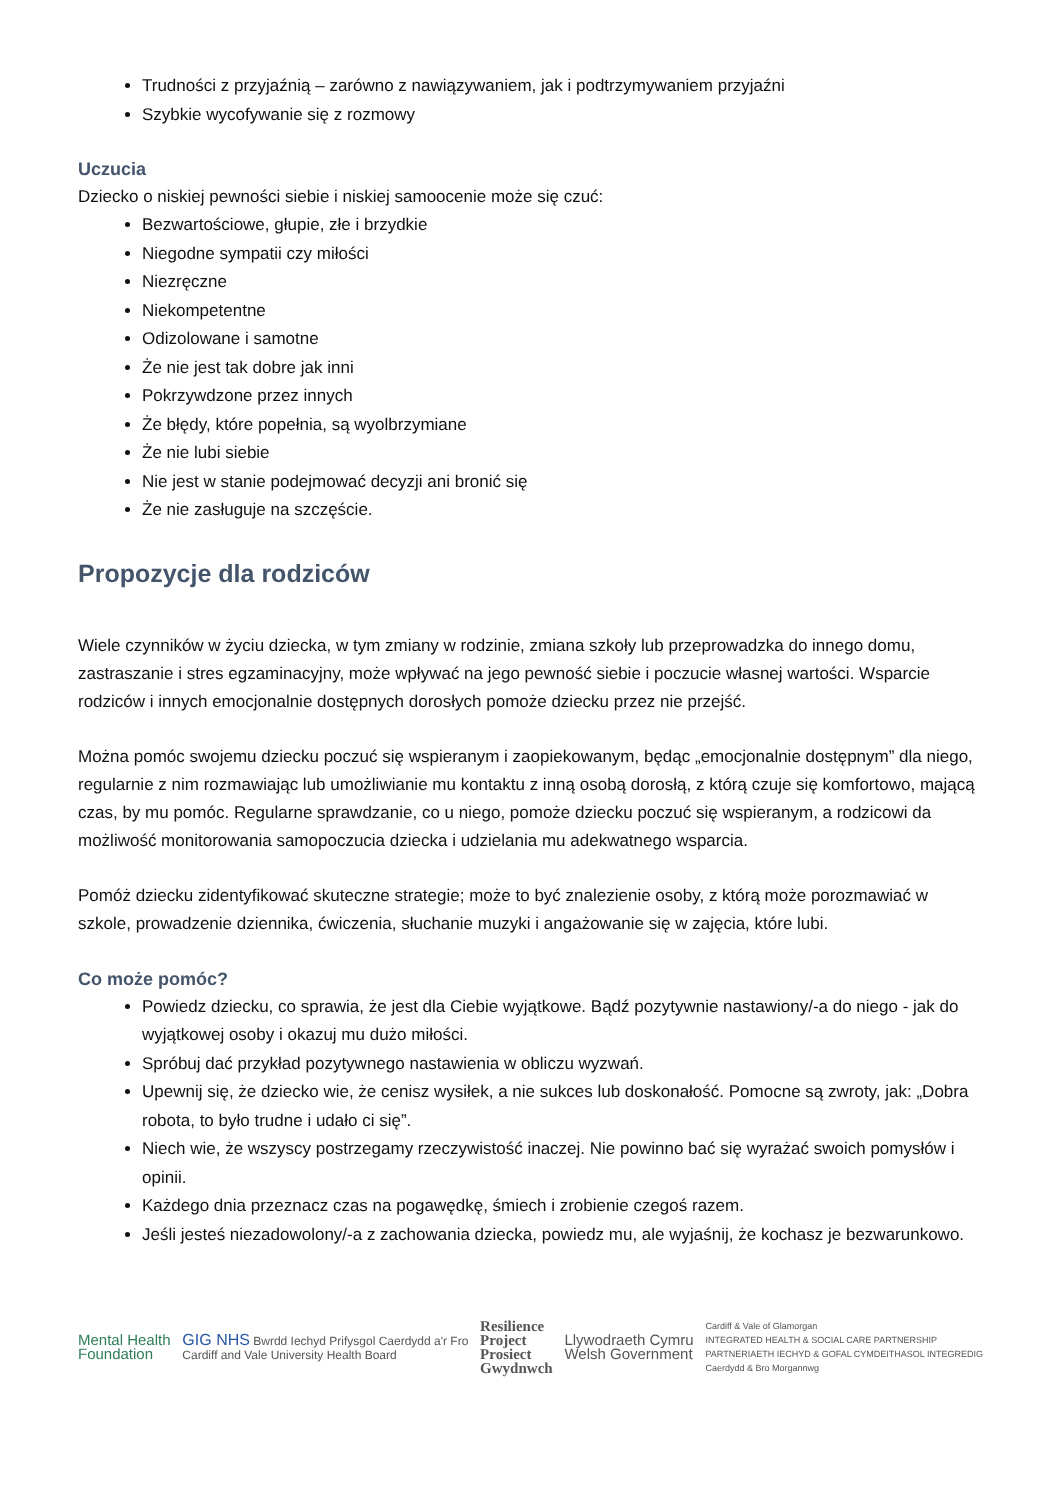Trudności z przyjaźnią – zarówno z nawiązywaniem, jak i podtrzymywaniem przyjaźni
Szybkie wycofywanie się z rozmowy
Uczucia
Dziecko o niskiej pewności siebie i niskiej samoocenie może się czuć:
Bezwartościowe, głupie, złe i brzydkie
Niegodne sympatii czy miłości
Niezręczne
Niekompetentne
Odizolowane i samotne
Że nie jest tak dobre jak inni
Pokrzywdzone przez innych
Że błędy, które popełnia, są wyolbrzymiane
Że nie lubi siebie
Nie jest w stanie podejmować decyzji ani bronić się
Że nie zasługuje na szczęście.
Propozycje dla rodziców
Wiele czynników w życiu dziecka, w tym zmiany w rodzinie, zmiana szkoły lub przeprowadzka do innego domu, zastraszanie i stres egzaminacyjny, może wpływać na jego pewność siebie i poczucie własnej wartości. Wsparcie rodziców i innych emocjonalnie dostępnych dorosłych pomoże dziecku przez nie przejść.
Można pomóc swojemu dziecku poczuć się wspieranym i zaopiekowanym, będąc „emocjonalnie dostępnym” dla niego, regularnie z nim rozmawiając lub umożliwianie mu kontaktu z inną osobą dorosłą, z którą czuje się komfortowo, mającą czas, by mu pomóc. Regularne sprawdzanie, co u niego, pomoże dziecku poczuć się wspieranym, a rodzicowi da możliwość monitorowania samopoczucia dziecka i udzielania mu adekwatnego wsparcia.
Pomóż dziecku zidentyfikować skuteczne strategie; może to być znalezienie osoby, z którą może porozmawiać w szkole, prowadzenie dziennika, ćwiczenia, słuchanie muzyki i angażowanie się w zajęcia, które lubi.
Co może pomóc?
Powiedz dziecku, co sprawia, że jest dla Ciebie wyjątkowe. Bądź pozytywnie nastawiony/-a do niego - jak do wyjątkowej osoby i okazuj mu dużo miłości.
Spróbuj dać przykład pozytywnego nastawienia w obliczu wyzwań.
Upewnij się, że dziecko wie, że cenisz wysiłek, a nie sukces lub doskonałość. Pomocne są zwroty, jak: „Dobra robota, to było trudne i udało ci się”.
Niech wie, że wszyscy postrzegamy rzeczywistość inaczej. Nie powinno bać się wyrażać swoich pomysłów i opinii.
Każdego dnia przeznacz czas na pogawędkę, śmiech i zrobienie czegoś razem.
Jeśli jesteś niezadowolony/-a z zachowania dziecka, powiedz mu, ale wyjaśnij, że kochasz je bezwarunkowo.
Mental Health
Foundation
GIG NHS Bwrdd Iechyd Prifysgol Caerdydd a'r Fro
Cardiff and Vale University Health Board
Resilience
Project
Prosiect
Gwydnwch
Llywodraeth Cymru
Welsh Government
Cardiff & Vale of Glamorgan
INTEGRATED HEALTH & SOCIAL CARE PARTNERSHIP
PARTNERIAETH IECHYD & GOFAL CYMDEITHASOL INTEGREDIG
Caerdydd & Bro Morgannwg